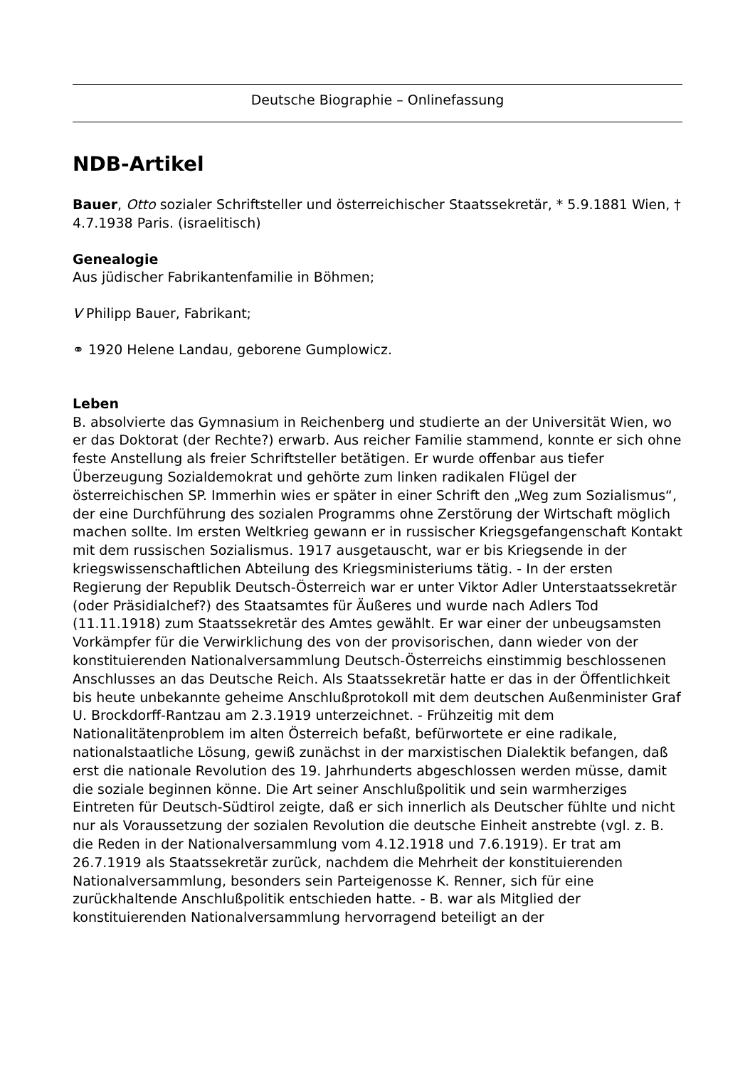Deutsche Biographie – Onlinefassung
NDB-Artikel
Bauer, Otto sozialer Schriftsteller und österreichischer Staatssekretär, * 5.9.1881 Wien, † 4.7.1938 Paris. (israelitisch)
Genealogie
Aus jüdischer Fabrikantenfamilie in Böhmen;
V Philipp Bauer, Fabrikant;
⚭ 1920 Helene Landau, geborene Gumplowicz.
Leben
B. absolvierte das Gymnasium in Reichenberg und studierte an der Universität Wien, wo er das Doktorat (der Rechte?) erwarb. Aus reicher Familie stammend, konnte er sich ohne feste Anstellung als freier Schriftsteller betätigen. Er wurde offenbar aus tiefer Überzeugung Sozialdemokrat und gehörte zum linken radikalen Flügel der österreichischen SP. Immerhin wies er später in einer Schrift den „Weg zum Sozialismus“, der eine Durchführung des sozialen Programms ohne Zerstörung der Wirtschaft möglich machen sollte. Im ersten Weltkrieg gewann er in russischer Kriegsgefangenschaft Kontakt mit dem russischen Sozialismus. 1917 ausgetauscht, war er bis Kriegsende in der kriegswissenschaftlichen Abteilung des Kriegsministeriums tätig. - In der ersten Regierung der Republik Deutsch-Österreich war er unter Viktor Adler Unterstaatssekretär (oder Präsidialchef?) des Staatsamtes für Äußeres und wurde nach Adlers Tod (11.11.1918) zum Staatssekretär des Amtes gewählt. Er war einer der unbeugsamsten Vorkämpfer für die Verwirklichung des von der provisorischen, dann wieder von der konstituierenden Nationalversammlung Deutsch-Österreichs einstimmig beschlossenen Anschlusses an das Deutsche Reich. Als Staatssekretär hatte er das in der Öffentlichkeit bis heute unbekannte geheime Anschlußprotokoll mit dem deutschen Außenminister Graf U. Brockdorff-Rantzau am 2.3.1919 unterzeichnet. - Frühzeitig mit dem Nationalitätenproblem im alten Österreich befaßt, befürwortete er eine radikale, nationalstaatliche Lösung, gewiß zunächst in der marxistischen Dialektik befangen, daß erst die nationale Revolution des 19. Jahrhunderts abgeschlossen werden müsse, damit die soziale beginnen könne. Die Art seiner Anschlußpolitik und sein warmherziges Eintreten für Deutsch-Südtirol zeigte, daß er sich innerlich als Deutscher fühlte und nicht nur als Voraussetzung der sozialen Revolution die deutsche Einheit anstrebte (vgl. z. B. die Reden in der Nationalversammlung vom 4.12.1918 und 7.6.1919). Er trat am 26.7.1919 als Staatssekretär zurück, nachdem die Mehrheit der konstituierenden Nationalversammlung, besonders sein Parteigenosse K. Renner, sich für eine zurückhaltende Anschlußpolitik entschieden hatte. - B. war als Mitglied der konstituierenden Nationalversammlung hervorragend beteiligt an der